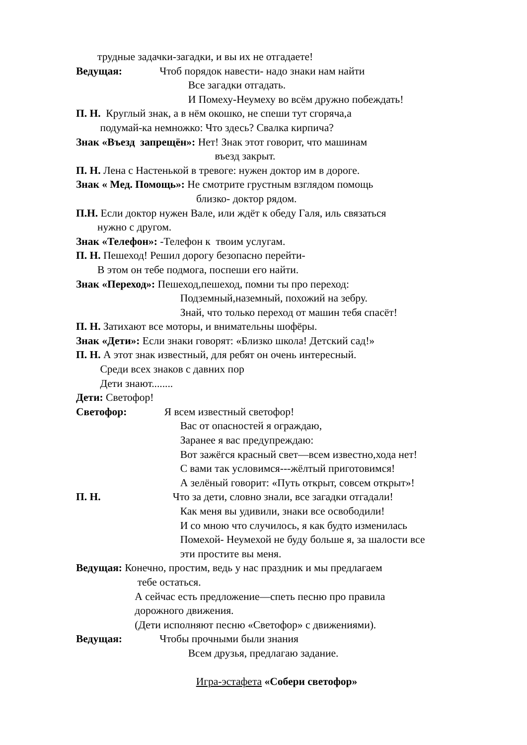трудные задачки-загадки, и вы их не отгадаете!
Ведущая: Чтоб порядок навести- надо знаки нам найти
Все загадки отгадать.
И Помеху-Неумеху во всём дружно побеждать!
П. Н. Круглый знак, а в нём окошко, не спеши тут сгоряча,а
подумай-ка немножко: Что здесь? Свалка кирпича?
Знак «Въезд запрещён»: Нет! Знак этот говорит, что машинам
въезд закрыт.
П. Н. Лена с Настенькой в тревоге: нужен доктор им в дороге.
Знак « Мед. Помощь»: Не смотрите грустным взглядом помощь
близко- доктор рядом.
П.Н. Если доктор нужен Вале, или ждёт к обеду Галя, иль связаться
нужно с другом.
Знак «Телефон»: -Телефон к твоим услугам.
П. Н. Пешеход! Решил дорогу безопасно перейти-
В этом он тебе подмога, поспеши его найти.
Знак «Переход»: Пешеход,пешеход, помни ты про переход:
Подземный,наземный, похожий на зебру.
Знай, что только переход от машин тебя спасёт!
П. Н. Затихают все моторы, и внимательны шофёры.
Знак «Дети»: Если знаки говорят: «Близко школа! Детский сад!»
П. Н. А этот знак известный, для ребят он очень интересный.
Среди всех знаков с давних пор
Дети знают........
Дети: Светофор!
Светофор: Я всем известный светофор!
Вас от опасностей я ограждаю,
Заранее я вас предупреждаю:
Вот зажёгся красный свет—всем известно,хода нет!
С вами так условимся---жёлтый приготовимся!
А зелёный говорит: «Путь открыт, совсем открыт»!
П. Н. Что за дети, словно знали, все загадки отгадали!
Как меня вы удивили, знаки все освободили!
И со мною что случилось, я как будто изменилась
Помехой- Неумехой не буду больше я, за шалости все
эти простите вы меня.
Ведущая: Конечно, простим, ведь у нас праздник и мы предлагаем
тебе остаться.
А сейчас есть предложение—спеть песню про правила
дорожного движения.
(Дети исполняют песню «Светофор» с движениями).
Ведущая: Чтобы прочными были знания
Всем друзья, предлагаю задание.
Игра-эстафета «Собери светофор»